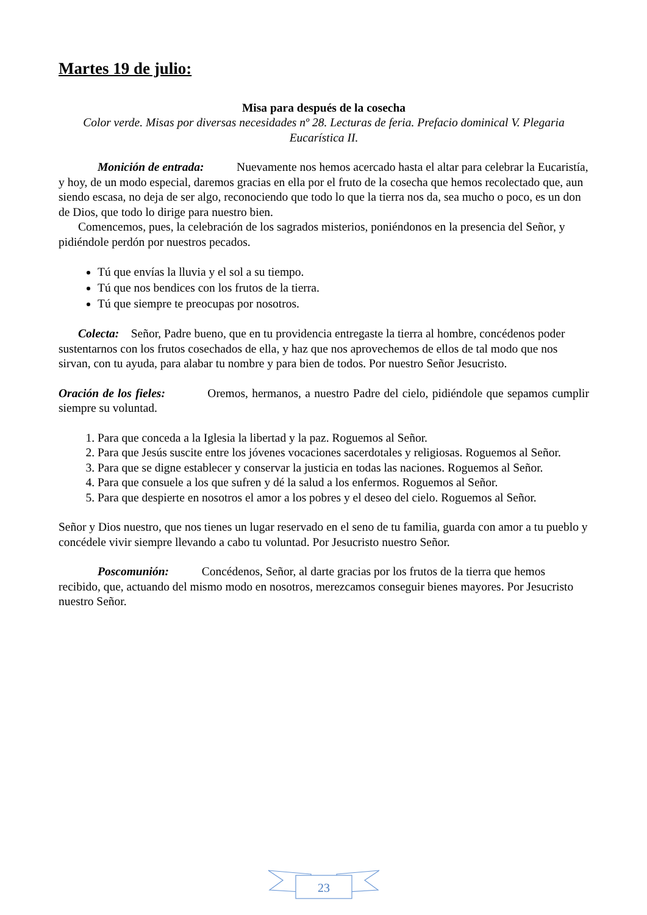Martes 19 de julio:
Misa para después de la cosecha
Color verde. Misas por diversas necesidades nº 28. Lecturas de feria. Prefacio dominical V. Plegaria Eucarística II.
Monición de entrada: Nuevamente nos hemos acercado hasta el altar para celebrar la Eucaristía, y hoy, de un modo especial, daremos gracias en ella por el fruto de la cosecha que hemos recolectado que, aun siendo escasa, no deja de ser algo, reconociendo que todo lo que la tierra nos da, sea mucho o poco, es un don de Dios, que todo lo dirige para nuestro bien.
Comencemos, pues, la celebración de los sagrados misterios, poniéndonos en la presencia del Señor, y pidiéndole perdón por nuestros pecados.
Tú que envías la lluvia y el sol a su tiempo.
Tú que nos bendices con los frutos de la tierra.
Tú que siempre te preocupas por nosotros.
Colecta: Señor, Padre bueno, que en tu providencia entregaste la tierra al hombre, concédenos poder sustentarnos con los frutos cosechados de ella, y haz que nos aprovechemos de ellos de tal modo que nos sirvan, con tu ayuda, para alabar tu nombre y para bien de todos. Por nuestro Señor Jesucristo.
Oración de los fieles: Oremos, hermanos, a nuestro Padre del cielo, pidiéndole que sepamos cumplir siempre su voluntad.
1. Para que conceda a la Iglesia la libertad y la paz. Roguemos al Señor.
2. Para que Jesús suscite entre los jóvenes vocaciones sacerdotales y religiosas. Roguemos al Señor.
3. Para que se digne establecer y conservar la justicia en todas las naciones. Roguemos al Señor.
4. Para que consuele a los que sufren y dé la salud a los enfermos. Roguemos al Señor.
5. Para que despierte en nosotros el amor a los pobres y el deseo del cielo. Roguemos al Señor.
Señor y Dios nuestro, que nos tienes un lugar reservado en el seno de tu familia, guarda con amor a tu pueblo y concédele vivir siempre llevando a cabo tu voluntad. Por Jesucristo nuestro Señor.
Poscomunión: Concédenos, Señor, al darte gracias por los frutos de la tierra que hemos recibido, que, actuando del mismo modo en nosotros, merezcamos conseguir bienes mayores. Por Jesucristo nuestro Señor.
23